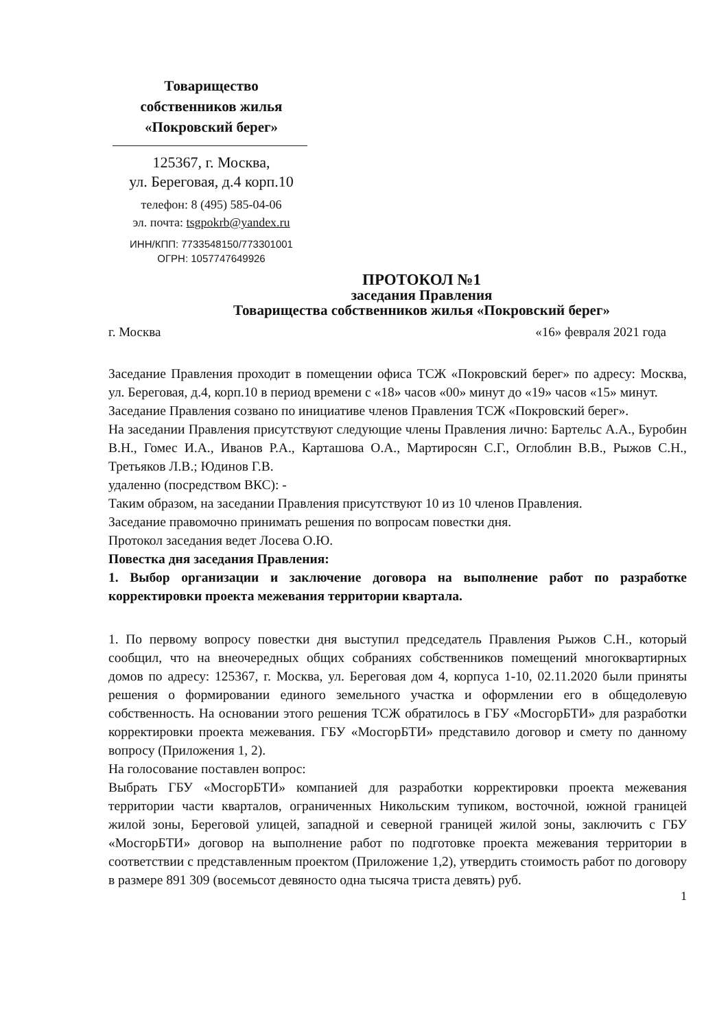Товарищество
собственников жилья
«Покровский берег»
125367, г. Москва,
ул. Береговая, д.4 корп.10
телефон: 8 (495) 585-04-06
эл. почта: tsgpokrb@yandex.ru
ИНН/КПП: 7733548150/773301001
ОГРН: 1057747649926
ПРОТОКОЛ №1
заседания Правления
Товарищества собственников жилья «Покровский берег»
г. Москва «16» февраля 2021 года
Заседание Правления проходит в помещении офиса ТСЖ «Покровский берег» по адресу: Москва, ул. Береговая, д.4, корп.10 в период времени с «18» часов «00» минут до «19» часов «15» минут.
Заседание Правления созвано по инициативе членов Правления ТСЖ «Покровский берег».
На заседании Правления присутствуют следующие члены Правления лично: Бартельс А.А., Буробин В.Н., Гомес И.А., Иванов Р.А., Карташова О.А., Мартиросян С.Г., Оглоблин В.В., Рыжов С.Н., Третьяков Л.В.; Юдинов Г.В.
удаленно (посредством ВКС): -
Таким образом, на заседании Правления присутствуют 10 из 10 членов Правления.
Заседание правомочно принимать решения по вопросам повестки дня.
Протокол заседания ведет Лосева О.Ю.
Повестка дня заседания Правления:
1. Выбор организации и заключение договора на выполнение работ по разработке корректировки проекта межевания территории квартала.
1. По первому вопросу повестки дня выступил председатель Правления Рыжов С.Н., который сообщил, что на внеочередных общих собраниях собственников помещений многоквартирных домов по адресу: 125367, г. Москва, ул. Береговая дом 4, корпуса 1-10, 02.11.2020 были приняты решения о формировании единого земельного участка и оформлении его в общедолевую собственность. На основании этого решения ТСЖ обратилось в ГБУ «МосгорБТИ» для разработки корректировки проекта межевания. ГБУ «МосгорБТИ» представило договор и смету по данному вопросу (Приложения 1, 2).
На голосование поставлен вопрос:
Выбрать ГБУ «МосгорБТИ» компанией для разработки корректировки проекта межевания территории части кварталов, ограниченных Никольским тупиком, восточной, южной границей жилой зоны, Береговой улицей, западной и северной границей жилой зоны, заключить с ГБУ «МосгорБТИ» договор на выполнение работ по подготовке проекта межевания территории в соответствии с представленным проектом (Приложение 1,2), утвердить стоимость работ по договору в размере 891 309 (восемьсот девяносто одна тысяча триста девять) руб.
1